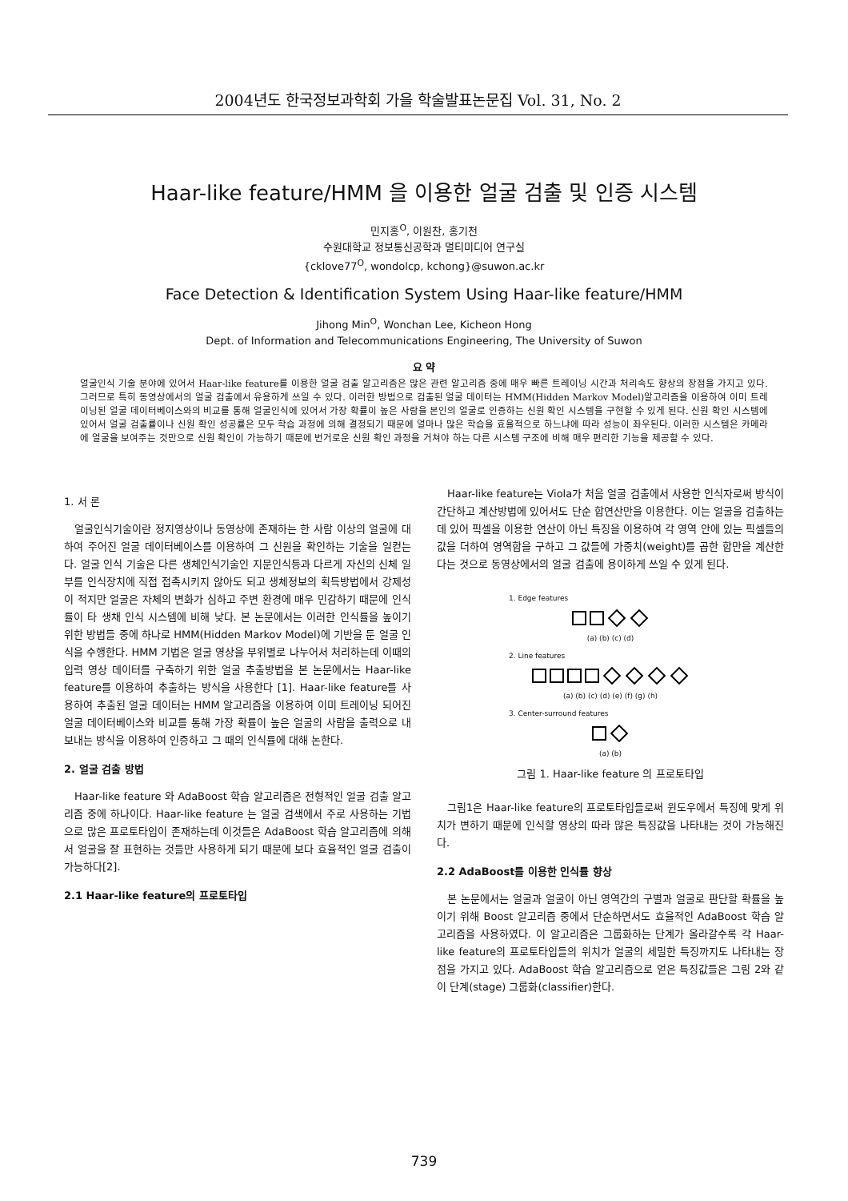2004년도 한국정보과학회 가을 학술발표논문집 Vol. 31, No. 2
Haar-like feature/HMM 을 이용한 얼굴 검출 및 인증 시스템
민지홍<sup>O</sup>, 이원찬, 홍기천
수원대학교 정보통신공학과 멀티미디어 연구실
{cklove77<sup>O</sup>, wondolcp, kchong}@suwon.ac.kr
Face Detection & Identification System Using Haar-like feature/HMM
Jihong Min<sup>O</sup>, Wonchan Lee, Kicheon Hong
Dept. of Information and Telecommunications Engineering, The University of Suwon
요 약
얼굴인식 기술 분야에 있어서 Haar-like feature를 이용한 얼굴 검출 알고리즘은 많은 관련 알고리즘 중에 매우 빠른 트레이닝 시간과 처리속도 향상의 장점을 가지고 있다. 그러므로 특히 동영상에서의 얼굴 검출에서 유용하게 쓰일 수 있다. 이러한 방법으로 검출된 얼굴 데이터는 HMM(Hidden Markov Model)알고리즘을 이용하여 이미 트레이닝된 얼굴 데이터베이스와의 비교를 통해 얼굴인식에 있어서 가장 확률이 높은 사람을 본인의 얼굴로 인증하는 신원 확인 시스템을 구현할 수 있게 된다. 신원 확인 시스템에 있어서 얼굴 검출률이나 신원 확인 성공률은 모두 학습 과정에 의해 결정되기 때문에 얼마나 많은 학습을 효율적으로 하느냐에 따라 성능이 좌우된다. 이러한 시스템은 카메라에 얼굴을 보여주는 것만으로 신원 확인이 가능하기 때문에 번거로운 신원 확인 과정을 거쳐야 하는 다른 시스템 구조에 비해 매우 편리한 기능을 제공할 수 있다.
1. 서 론
얼굴인식기술이란 정지영상이나 동영상에 존재하는 한 사람 이상의 얼굴에 대하여 주어진 얼굴 데이터베이스를 이용하여 그 신원을 확인하는 기술을 일컫는다. 얼굴 인식 기술은 다른 생체인식기술인 지문인식등과 다르게 자신의 신체 일부를 인식장치에 직접 접촉시키지 않아도 되고 생체정보의 획득방법에서 강제성이 적지만 얼굴은 자체의 변화가 심하고 주변 환경에 매우 민감하기 때문에 인식률이 타 생채 인식 시스템에 비해 낮다. 본 논문에서는 이러한 인식률을 높이기 위한 방법들 중에 하나로 HMM(Hidden Markov Model)에 기반을 둔 얼굴 인식을 수행한다. HMM 기법은 얼굴 영상을 부위별로 나누어서 처리하는데 이때의 입력 영상 데이터를 구축하기 위한 얼굴 추출방법을 본 논문에서는 Haar-like feature를 이용하여 추출하는 방식을 사용한다 [1]. Haar-like feature를 사용하여 추출된 얼굴 데이터는 HMM 알고리즘을 이용하여 이미 트레이닝 되어진 얼굴 데이터베이스와 비교를 통해 가장 확률이 높은 얼굴의 사람을 출력으로 내보내는 방식을 이용하여 인증하고 그 때의 인식률에 대해 논한다.
2. 얼굴 검출 방법
Haar-like feature 와 AdaBoost 학습 알고리즘은 전형적인 얼굴 검출 알고리즘 중에 하나이다. Haar-like feature 는 얼굴 검색에서 주로 사용하는 기법으로 많은 프로토타입이 존재하는데 이것들은 AdaBoost 학습 알고리즘에 의해서 얼굴을 잘 표현하는 것들만 사용하게 되기 때문에 보다 효율적인 얼굴 검출이 가능하다[2].
2.1 Haar-like feature의 프로토타입
Haar-like feature는 Viola가 처음 얼굴 검출에서 사용한 인식자로써 방식이 간단하고 계산방법에 있어서도 단순 합연산만을 이용한다. 이는 얼굴을 검출하는데 있어 픽셀을 이용한 연산이 아닌 특징을 이용하여 각 영역 안에 있는 픽셀들의 값을 더하여 영역합을 구하고 그 값들에 가중치(weight)를 곱한 합만을 계산한다는 것으로 동영상에서의 얼굴 검출에 용이하게 쓰일 수 있게 된다.
1. Edge features
(a) (b) (c) (d)
2. Line features
(a) (b) (c) (d) (e) (f) (g) (h)
3. Center-surround features
(a) (b)
그림 1. Haar-like feature 의 프로토타입
그림1은 Haar-like feature의 프로토타입들로써 윈도우에서 특징에 맞게 위치가 변하기 때문에 인식할 영상의 따라 많은 특징값을 나타내는 것이 가능해진다.
2.2 AdaBoost를 이용한 인식률 향상
본 논문에서는 얼굴과 얼굴이 아닌 영역간의 구별과 얼굴로 판단할 확률을 높이기 위해 Boost 알고리즘 중에서 단순하면서도 효율적인 AdaBoost 학습 알고리즘을 사용하였다. 이 알고리즘은 그룹화하는 단계가 올라갈수록 각 Haar-like feature의 프로토타입들의 위치가 얼굴의 세밀한 특징까지도 나타내는 장점을 가지고 있다. AdaBoost 학습 알고리즘으로 얻은 특징값들은 그림 2와 같이 단계(stage) 그룹화(classifier)한다.
739